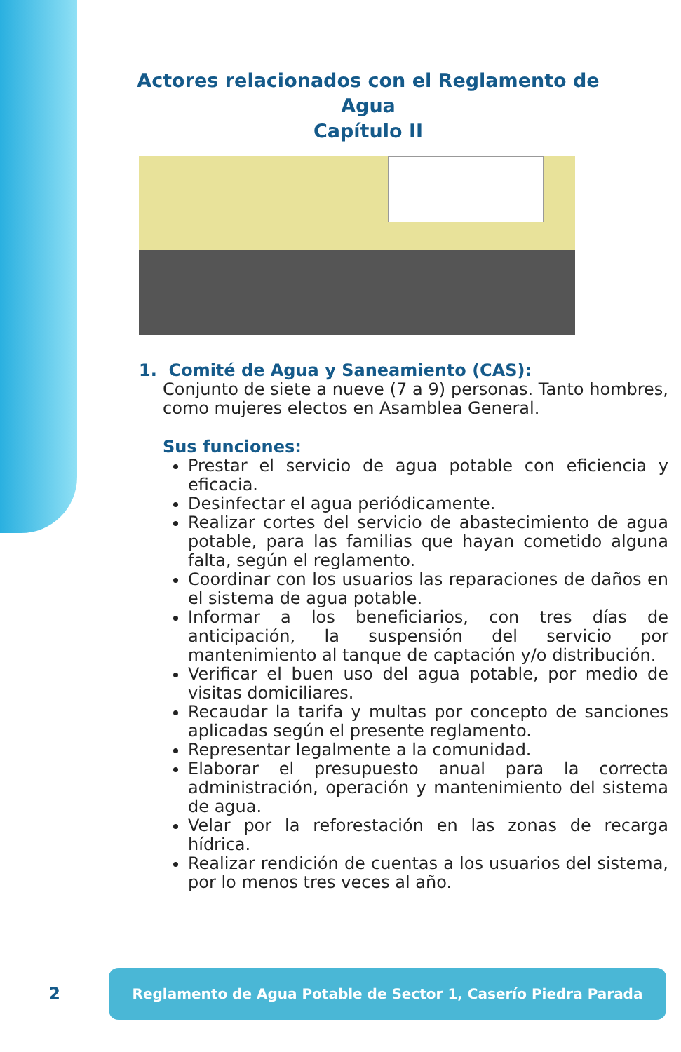Actores relacionados con el Reglamento de Agua
Capítulo II
1. Comité de Agua y Saneamiento (CAS):
Conjunto de siete a nueve (7 a 9) personas. Tanto hombres, como mujeres electos en Asamblea General.
Sus funciones:
Prestar el servicio de agua potable con eficiencia y eficacia.
Desinfectar el agua periódicamente.
Realizar cortes del servicio de abastecimiento de agua potable, para las familias que hayan cometido alguna falta, según el reglamento.
Coordinar con los usuarios las reparaciones de daños en el sistema de agua potable.
Informar a los beneficiarios, con tres días de anticipación, la suspensión del servicio por mantenimiento al tanque de captación y/o distribución.
Verificar el buen uso del agua potable, por medio de visitas domiciliares.
Recaudar la tarifa y multas por concepto de sanciones aplicadas según el presente reglamento.
Representar legalmente a la comunidad.
Elaborar el presupuesto anual para la correcta administración, operación y mantenimiento del sistema de agua.
Velar por la reforestación en las zonas de recarga hídrica.
Realizar rendición de cuentas a los usuarios del sistema, por lo menos tres veces al año.
2
Reglamento de Agua Potable de Sector 1, Caserío Piedra Parada